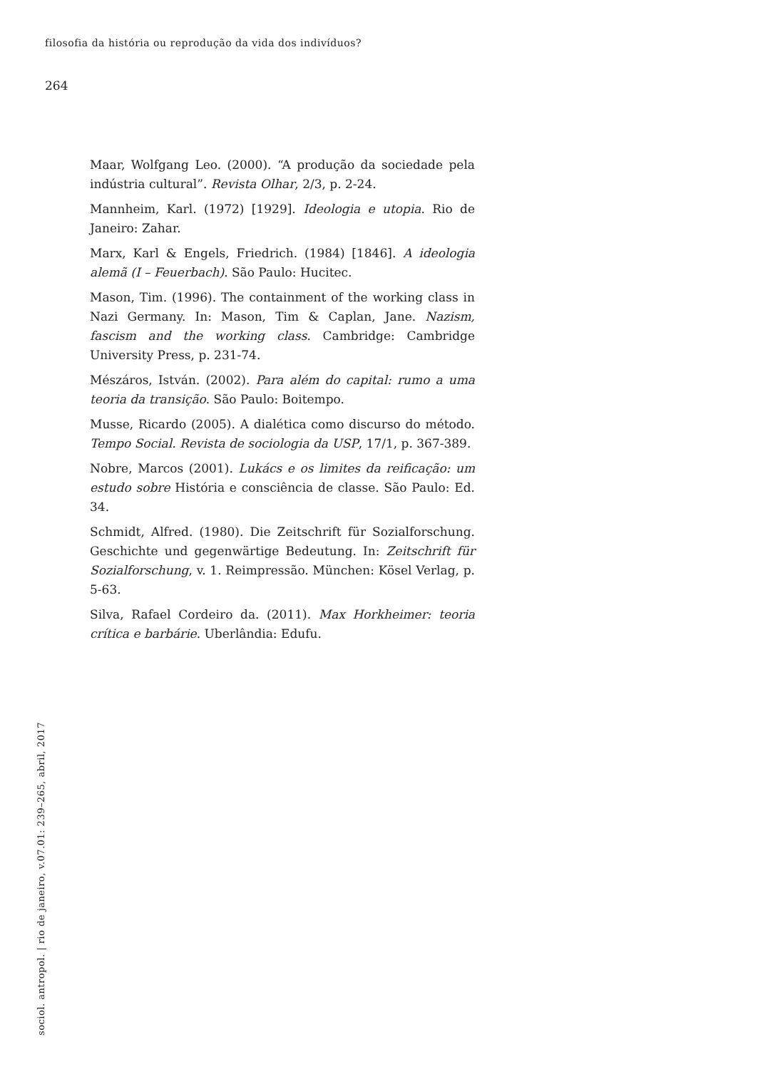filosofia da história ou reprodução da vida dos indivíduos?
264
Maar, Wolfgang Leo. (2000). “A produção da sociedade pela indústria cultural”. Revista Olhar, 2/3, p. 2-24.
Mannheim, Karl. (1972) [1929]. Ideologia e utopia. Rio de Janeiro: Zahar.
Marx, Karl & Engels, Friedrich. (1984) [1846]. A ideologia alemã (I – Feuerbach). São Paulo: Hucitec.
Mason, Tim. (1996). The containment of the working class in Nazi Germany. In: Mason, Tim & Caplan, Jane. Nazism, fascism and the working class. Cambridge: Cambridge University Press, p. 231-74.
Mészáros, István. (2002). Para além do capital: rumo a uma teoria da transição. São Paulo: Boitempo.
Musse, Ricardo (2005). A dialética como discurso do método. Tempo Social. Revista de sociologia da USP, 17/1, p. 367-389.
Nobre, Marcos (2001). Lukács e os limites da reificação: um estudo sobre História e consciência de classe. São Paulo: Ed. 34.
Schmidt, Alfred. (1980). Die Zeitschrift für Sozialforschung. Geschichte und gegenwärtige Bedeutung. In: Zeitschrift für Sozialforschung, v. 1. Reimpressão. München: Kösel Verlag, p. 5-63.
Silva, Rafael Cordeiro da. (2011). Max Horkheimer: teoria crítica e barbárie. Uberlândia: Edufu.
sociol. antropol. | rio de janeiro, v.07.01: 239–265, abril, 2017